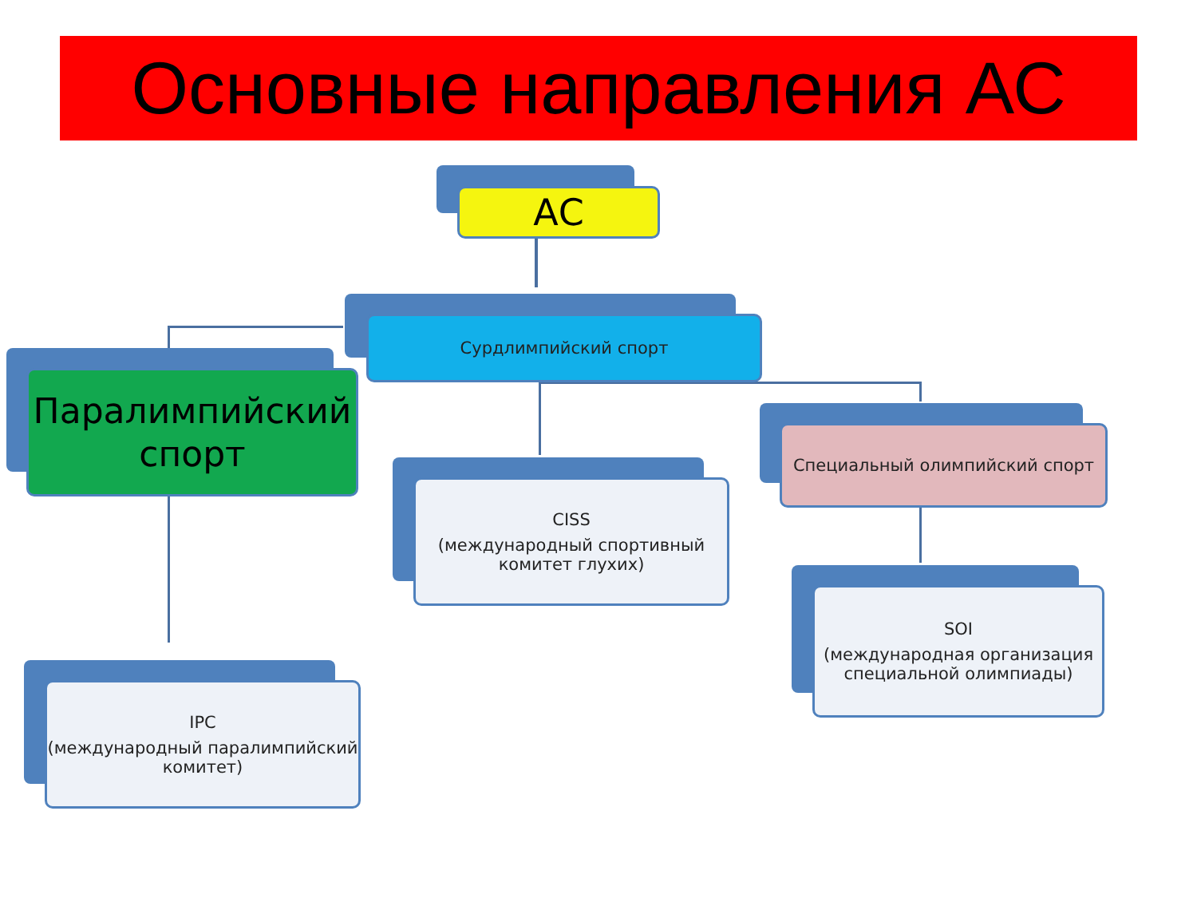Основные направления АС
АС
Сурдлимпийский спорт
Паралимпийский
спорт
CISS
(международный спортивный комитет глухих)
Специальный олимпийский спорт
SOI
(международная организация специальной олимпиады)
IPC
(международный паралимпийский комитет)